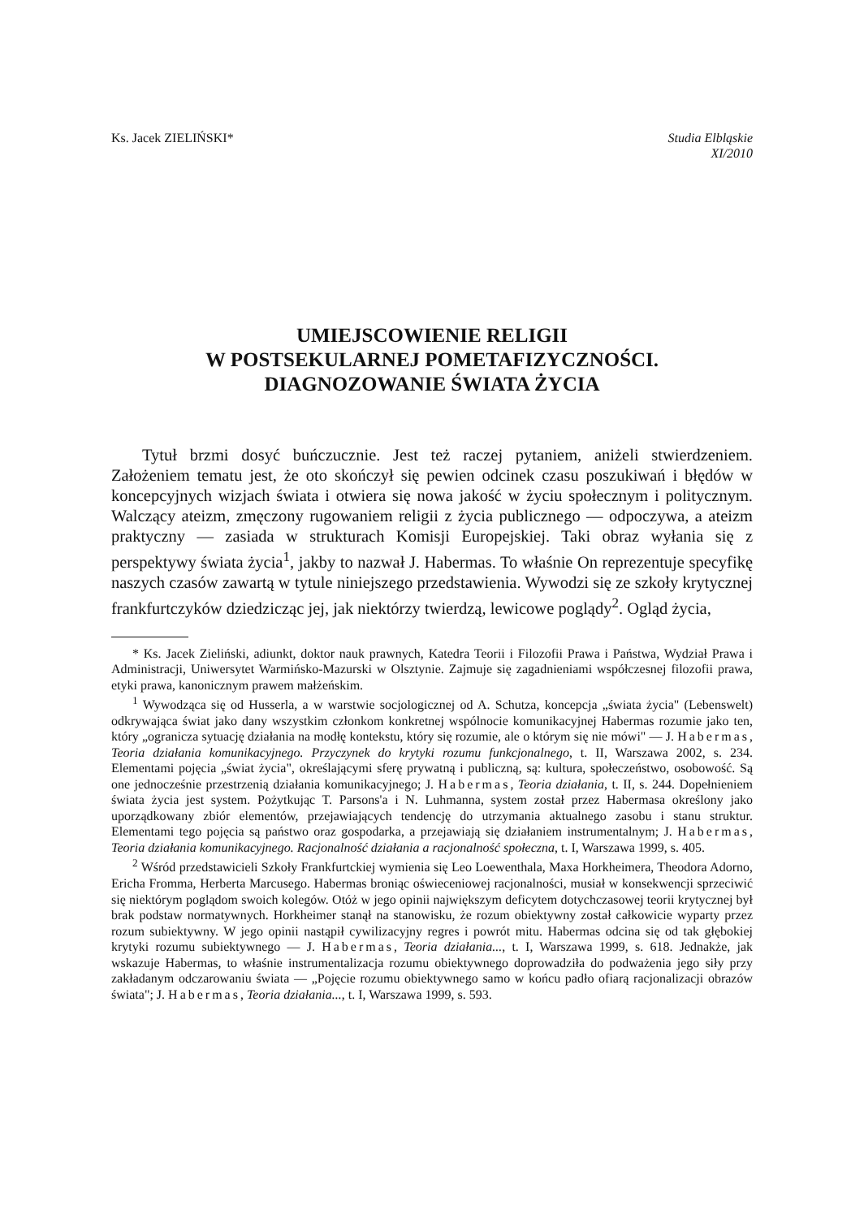Ks. Jacek ZIELIŃSKI* Studia Elbląskie
XI/2010
UMIEJSCOWIENIE RELIGII
W POSTSEKULARNEJ POMETAFIZYCZNOŚCI.
DIAGNOZOWANIE ŚWIATA ŻYCIA
Tytuł brzmi dosyć buńczucznie. Jest też raczej pytaniem, aniżeli stwierdzeniem. Założeniem tematu jest, że oto skończył się pewien odcinek czasu poszukiwań i błędów w koncepcyjnych wizjach świata i otwiera się nowa jakość w życiu społecznym i politycznym. Walczący ateizm, zmęczony rugowaniem religii z życia publicznego — odpoczywa, a ateizm praktyczny — zasiada w strukturach Komisji Europejskiej. Taki obraz wyłania się z perspektywy świata życia<sup>1</sup>, jakby to nazwał J. Habermas. To właśnie On reprezentuje specyfikę naszych czasów zawartą w tytule niniejszego przedstawienia. Wywodzi się ze szkoły krytycznej frankfurtczyków dziedzicząc jej, jak niektórzy twierdzą, lewicowe poglądy<sup>2</sup>. Ogląd życia,
* Ks. Jacek Zieliński, adiunkt, doktor nauk prawnych, Katedra Teorii i Filozofii Prawa i Państwa, Wydział Prawa i Administracji, Uniwersytet Warmińsko-Mazurski w Olsztynie. Zajmuje się zagadnieniami współczesnej filozofii prawa, etyki prawa, kanonicznym prawem małżeńskim.
<sup>1</sup> Wywodząca się od Husserla, a w warstwie socjologicznej od A. Schutza, koncepcja „świata życia" (Lebenswelt) odkrywająca świat jako dany wszystkim członkom konkretnej wspólnocie komunikacyjnej Habermas rozumie jako ten, który „ogranicza sytuację działania na modłę kontekstu, który się rozumie, ale o którym się nie mówi" — J. Habermas, Teoria działania komunikacyjnego. Przyczynek do krytyki rozumu funkcjonalnego, t. II, Warszawa 2002, s. 234. Elementami pojęcia „świat życia", określającymi sferę prywatną i publiczną, są: kultura, społeczeństwo, osobowość. Są one jednocześnie przestrzenią działania komunikacyjnego; J. Habermas, Teoria działania, t. II, s. 244. Dopełnieniem świata życia jest system. Pożytkując T. Parsons'a i N. Luhmanna, system został przez Habermasa określony jako uporządkowany zbiór elementów, przejawiających tendencję do utrzymania aktualnego zasobu i stanu struktur. Elementami tego pojęcia są państwo oraz gospodarka, a przejawiają się działaniem instrumentalnym; J. Habermas, Teoria działania komunikacyjnego. Racjonalność działania a racjonalność społeczna, t. I, Warszawa 1999, s. 405.
<sup>2</sup> Wśród przedstawicieli Szkoły Frankfurtckiej wymienia się Leo Loewenthala, Maxa Horkheimera, Theodora Adorno, Ericha Fromma, Herberta Marcusego. Habermas broniąc oświeceniowej racjonalności, musiał w konsekwencji sprzeciwić się niektórym poglądom swoich kolegów. Otóż w jego opinii największym deficytem dotychczasowej teorii krytycznej był brak podstaw normatywnych. Horkheimer stanął na stanowisku, że rozum obiektywny został całkowicie wyparty przez rozum subiektywny. W jego opinii nastąpił cywilizacyjny regres i powrót mitu. Habermas odcina się od tak głębokiej krytyki rozumu subiektywnego — J. Habermas, Teoria działania..., t. I, Warszawa 1999, s. 618. Jednakże, jak wskazuje Habermas, to właśnie instrumentalizacja rozumu obiektywnego doprowadziła do podważenia jego siły przy zakładanym odczarowaniu świata — „Pojęcie rozumu obiektywnego samo w końcu padło ofiarą racjonalizacji obrazów świata"; J. Habermas, Teoria działania..., t. I, Warszawa 1999, s. 593.